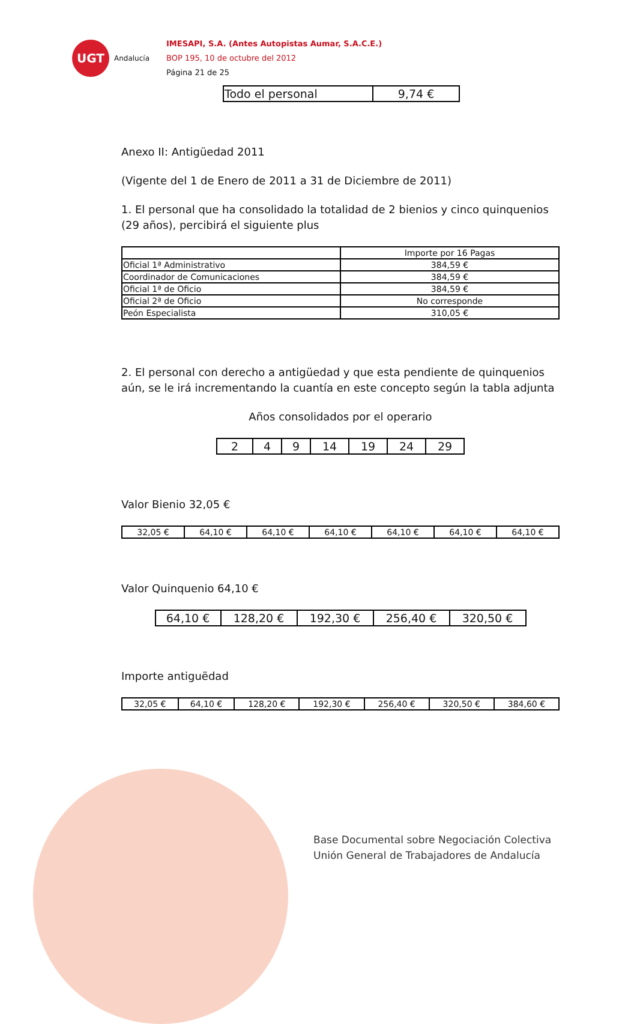UGT
Andalucía
IMESAPI, S.A. (Antes Autopistas Aumar, S.A.C.E.)
BOP 195, 10 de octubre del 2012
Página 21 de 25
| Todo el personal | 9,74 € |
Anexo II: Antigüedad 2011
(Vigente del 1 de Enero de 2011 a 31 de Diciembre de 2011)
1. El personal que ha consolidado la totalidad de 2 bienios y cinco quinquenios (29 años), percibirá el siguiente plus
| | Importe por 16 Pagas |
| Oficial 1ª Administrativo | 384,59 € |
| Coordinador de Comunicaciones | 384,59 € |
| Oficial 1ª de Oficio | 384,59 € |
| Oficial 2ª de Oficio | No corresponde |
| Peón Especialista | 310,05 € |
2. El personal con derecho a antigüedad y que esta pendiente de quinquenios aún, se le irá incrementando la cuantía en este concepto según la tabla adjunta
Años consolidados por el operario
| 2 | 4 | 9 | 14 | 19 | 24 | 29 |
Valor Bienio 32,05 €
| 32,05 € | 64,10 € | 64,10 € | 64,10 € | 64,10 € | 64,10 € | 64,10 € |
Valor Quinquenio 64,10 €
| 64,10 € | 128,20 € | 192,30 € | 256,40 € | 320,50 € |
Importe antiguëdad
| 32,05 € | 64,10 € | 128,20 € | 192,30 € | 256,40 € | 320,50 € | 384,60 € |
Base Documental sobre Negociación Colectiva
Unión General de Trabajadores de Andalucía